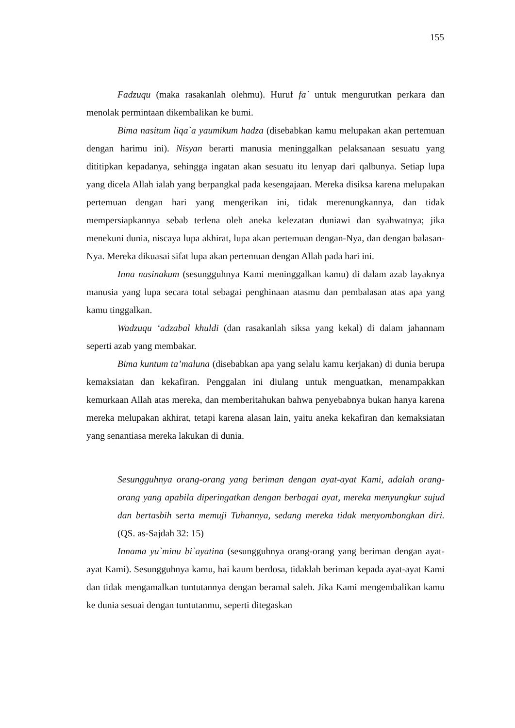155
Fadzuqu (maka rasakanlah olehmu). Huruf fa` untuk mengurutkan perkara dan menolak permintaan dikembalikan ke bumi.
Bima nasitum liqa`a yaumikum hadza (disebabkan kamu melupakan akan pertemuan dengan harimu ini). Nisyan berarti manusia meninggalkan pelaksanaan sesuatu yang dititipkan kepadanya, sehingga ingatan akan sesuatu itu lenyap dari qalbunya. Setiap lupa yang dicela Allah ialah yang berpangkal pada kesengajaan. Mereka disiksa karena melupakan pertemuan dengan hari yang mengerikan ini, tidak merenungkannya, dan tidak mempersiapkannya sebab terlena oleh aneka kelezatan duniawi dan syahwatnya; jika menekuni dunia, niscaya lupa akhirat, lupa akan pertemuan dengan-Nya, dan dengan balasan-Nya. Mereka dikuasai sifat lupa akan pertemuan dengan Allah pada hari ini.
Inna nasinakum (sesungguhnya Kami meninggalkan kamu) di dalam azab layaknya manusia yang lupa secara total sebagai penghinaan atasmu dan pembalasan atas apa yang kamu tinggalkan.
Wadzuqu ‘adzabal khuldi (dan rasakanlah siksa yang kekal) di dalam jahannam seperti azab yang membakar.
Bima kuntum ta’maluna (disebabkan apa yang selalu kamu kerjakan) di dunia berupa kemaksiatan dan kekafiran. Penggalan ini diulang untuk menguatkan, menampakkan kemurkaan Allah atas mereka, dan memberitahukan bahwa penyebabnya bukan hanya karena mereka melupakan akhirat, tetapi karena alasan lain, yaitu aneka kekafiran dan kemaksiatan yang senantiasa mereka lakukan di dunia.
Sesungguhnya orang-orang yang beriman dengan ayat-ayat Kami, adalah orang-orang yang apabila diperingatkan dengan berbagai ayat, mereka menyungkur sujud dan bertasbih serta memuji Tuhannya, sedang mereka tidak menyombongkan diri. (QS. as-Sajdah 32: 15)
Innama yu`minu bi`ayatina (sesungguhnya orang-orang yang beriman dengan ayat-ayat Kami). Sesungguhnya kamu, hai kaum berdosa, tidaklah beriman kepada ayat-ayat Kami dan tidak mengamalkan tuntutannya dengan beramal saleh. Jika Kami mengembalikan kamu ke dunia sesuai dengan tuntutanmu, seperti ditegaskan